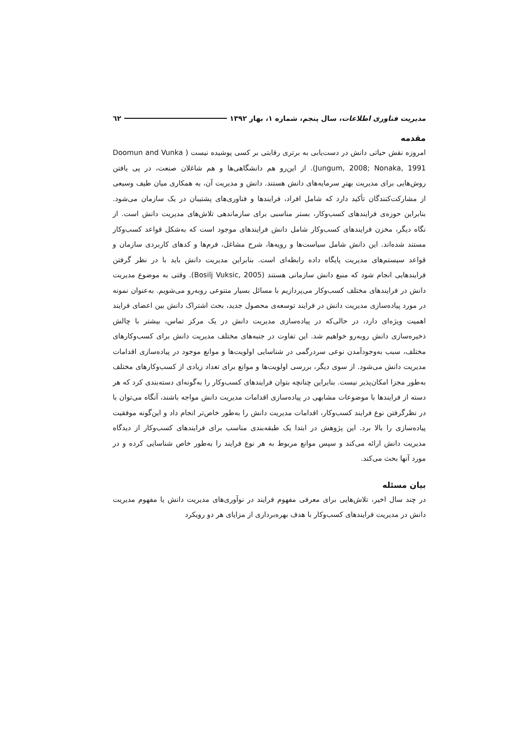مدیریت فناوری اطلاعات، سال پنجم، شماره ۱، بهار ۱۳۹۲ ٦٢
مقدمه
امروزه نقش حیاتی دانش در دست‌یابی به برتری رقابتی بر کسی پوشیده نیست ( Doomun and Vunka Jungum, 2008; Nonaka, 1991). از این‌رو هم دانشگاهی‌ها و هم شاغلان صنعت، در پی یافتن روش‌هایی برای مدیریت بهترِ سرمایه‌های دانش هستند. دانش و مدیریت آن، به همکاری میان طیف وسیعی از مشارکت‌کنندگان تأکید دارد که شامل افراد، فرایندها و فناوری‌های پشتیبان در یک سازمان می‌شود. بنابراین حوزه‌ی فرایندهای کسب‌وکار، بستر مناسبی برای سازماندهی تلاش‌های مدیریت دانش است. از نگاه دیگر، مخزن فرایندهای کسب‌وکار شامل دانش فرایندهای موجود است که به‌شکل قواعد کسب‌وکار مستند شده‌اند. این دانش شامل سیاست‌ها و رویه‌ها، شرح مشاغل، فرم‌ها و کدهای کاربردی سازمان و قواعد سیستم‌های مدیریت پایگاه داده رابطه‌ای است. بنابراین مدیریت دانش باید با در نظر گرفتن فرایندهایی انجام شود که منبع دانش سازمانی هستند (Bosilj Vuksic, 2005). وقتی به موضوع مدیریت دانش در فرایندهای مختلف کسب‌وکار می‌پردازیم با مسائل بسیار متنوعی روبه‌رو می‌شویم. به‌عنوان نمونه در مورد پیاده‌سازی مدیریت دانش در فرایند توسعه‌ی محصول جدید، بحث اشتراک دانش بین اعضای فرایند اهمیت ویژه‌ای دارد، در حالی‌که در پیاده‌سازی مدیریت دانش در یک مرکز تماس، بیشتر با چالش ذخیره‌سازی دانش روبه‌رو خواهیم شد. این تفاوت در جنبه‌های مختلف مدیریت دانش برای کسب‌وکارهای مختلف، سبب به‌وجودآمدن نوعی سردرگمی در شناسایی اولویت‌ها و موانع موجود در پیاده‌سازی اقدامات مدیریت دانش می‌شود. از سوی دیگر، بررسی اولویت‌ها و موانع برای تعداد زیادی از کسب‌وکارهای مختلف به‌طور مجزا امکان‌پذیر نیست. بنابراین چنانچه بتوان فرایندهای کسب‌وکار را به‌گونه‌ای دسته‌بندی کرد که هر دسته از فرایندها با موضوعات مشابهی در پیاده‌سازی اقدامات مدیریت دانش مواجه باشند، آنگاه می‌توان با در نظرگرفتن نوع فرایند کسب‌وکار، اقدامات مدیریت دانش را به‌طور خاص‌تر انجام داد و این‌گونه موفقیت پیاده‌سازی را بالا برد. این پژوهش در ابتدا یک طبقه‌بندی مناسب برای فرایندهای کسب‌وکار از دیدگاه مدیریت دانش ارائه می‌کند و سپس موانع مربوط به هر نوع فرایند را به‌طور خاص شناسایی کرده و در مورد آنها بحث می‌کند.
بیان مسئله
در چند سال اخیر، تلاش‌هایی برای معرفی مفهوم فرایند در نوآوری‌های مدیریت دانش یا مفهوم مدیریت دانش در مدیریت فرایندهای کسب‌وکار با هدف بهره‌برداری از مزایای هر دو رویکرد